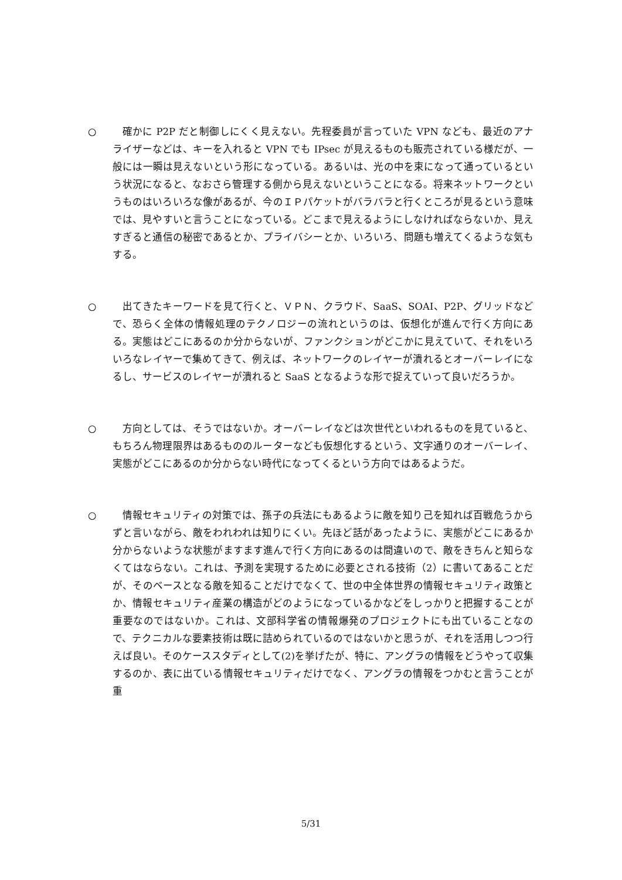○ 確かに P2P だと制御しにくく見えない。先程委員が言っていた VPN なども、最近のアナライザーなどは、キーを入れると VPN でも IPsec が見えるものも販売されている様だが、一般には一瞬は見えないという形になっている。あるいは、光の中を束になって通っているという状況になると、なおさら管理する側から見えないということになる。将来ネットワークというものはいろいろな像があるが、今のＩＰパケットがバラバラと行くところが見るという意味では、見やすいと言うことになっている。どこまで見えるようにしなければならないか、見えすぎると通信の秘密であるとか、プライバシーとか、いろいろ、問題も増えてくるような気もする。
○ 出てきたキーワードを見て行くと、ＶＰＮ、クラウド、SaaS、SOAI、P2P、グリッドなどで、恐らく全体の情報処理のテクノロジーの流れというのは、仮想化が進んで行く方向にある。実態はどこにあるのか分からないが、ファンクションがどこかに見えていて、それをいろいろなレイヤーで集めてきて、例えば、ネットワークのレイヤーが潰れるとオーバーレイになるし、サービスのレイヤーが潰れると SaaS となるような形で捉えていって良いだろうか。
○ 方向としては、そうではないか。オーバーレイなどは次世代といわれるものを見ていると、もちろん物理限界はあるもののルーターなども仮想化するという、文字通りのオーバーレイ、実態がどこにあるのか分からない時代になってくるという方向ではあるようだ。
○ 情報セキュリティの対策では、孫子の兵法にもあるように敵を知り己を知れば百戦危うからずと言いながら、敵をわれわれは知りにくい。先ほど話があったように、実態がどこにあるか分からないような状態がますます進んで行く方向にあるのは間違いので、敵をきちんと知らなくてはならない。これは、予測を実現するために必要とされる技術（2）に書いてあることだが、そのベースとなる敵を知ることだけでなくて、世の中全体世界の情報セキュリティ政策とか、情報セキュリティ産業の構造がどのようになっているかなどをしっかりと把握することが重要なのではないか。これは、文部科学省の情報爆発のプロジェクトにも出ていることなので、テクニカルな要素技術は既に詰められているのではないかと思うが、それを活用しつつ行えば良い。そのケーススタディとして(2)を挙げたが、特に、アングラの情報をどうやって収集するのか、表に出ている情報セキュリティだけでなく、アングラの情報をつかむと言うことが重
5/31